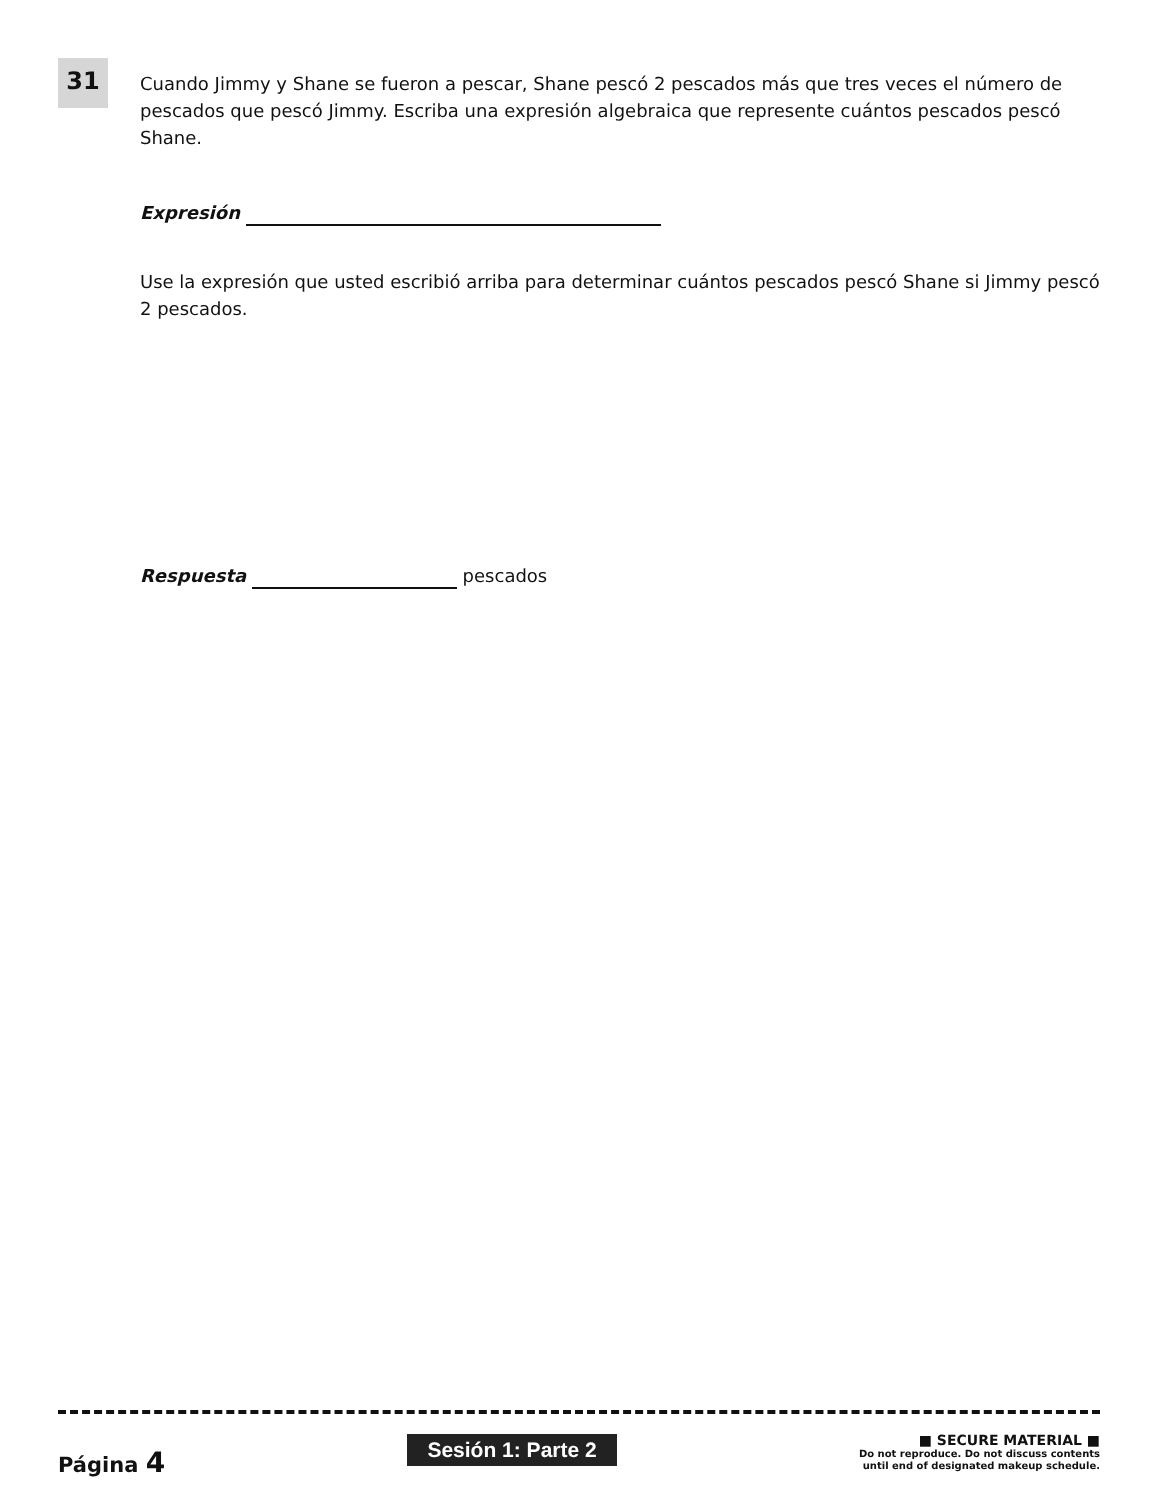31
Cuando Jimmy y Shane se fueron a pescar, Shane pescó 2 pescados más que tres veces el número de pescados que pescó Jimmy. Escriba una expresión algebraica que represente cuántos pescados pescó Shane.
Expresión
Use la expresión que usted escribió arriba para determinar cuántos pescados pescó Shane si Jimmy pescó 2 pescados.
Respuesta pescados
Página 4
Sesión 1: Parte 2
■ SECURE MATERIAL ■
Do not reproduce. Do not discuss contents
until end of designated makeup schedule.